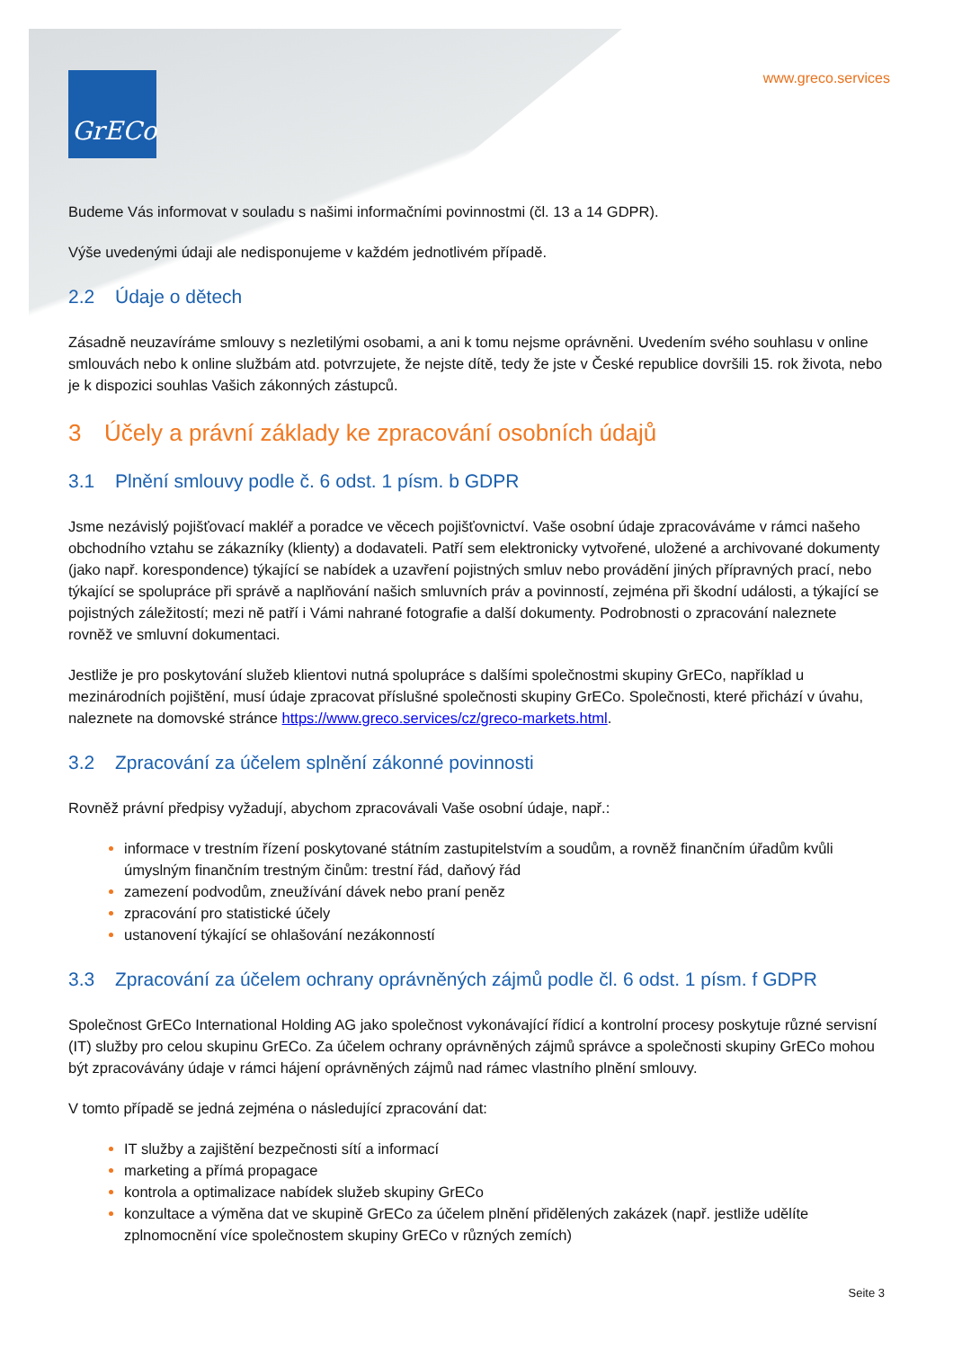GrECo
www.greco.services
Budeme Vás informovat v souladu s našimi informačními povinnostmi (čl. 13 a 14 GDPR).
Výše uvedenými údaji ale nedisponujeme v každém jednotlivém případě.
2.2 Údaje o dětech
Zásadně neuzavíráme smlouvy s nezletilými osobami, a ani k tomu nejsme oprávněni. Uvedením svého souhlasu v online smlouvách nebo k online službám atd. potvrzujete, že nejste dítě, tedy že jste v České republice dovršili 15. rok života, nebo je k dispozici souhlas Vašich zákonných zástupců.
3 Účely a právní základy ke zpracování osobních údajů
3.1 Plnění smlouvy podle č. 6 odst. 1 písm. b GDPR
Jsme nezávislý pojišťovací makléř a poradce ve věcech pojišťovnictví. Vaše osobní údaje zpracováváme v rámci našeho obchodního vztahu se zákazníky (klienty) a dodavateli. Patří sem elektronicky vytvořené, uložené a archivované dokumenty (jako např. korespondence) týkající se nabídek a uzavření pojistných smluv nebo provádění jiných přípravných prací, nebo týkající se spolupráce při správě a naplňování našich smluvních práv a povinností, zejména při škodní události, a týkající se pojistných záležitostí; mezi ně patří i Vámi nahrané fotografie a další dokumenty. Podrobnosti o zpracování naleznete rovněž ve smluvní dokumentaci.
Jestliže je pro poskytování služeb klientovi nutná spolupráce s dalšími společnostmi skupiny GrECo, například u mezinárodních pojištění, musí údaje zpracovat příslušné společnosti skupiny GrECo. Společnosti, které přichází v úvahu, naleznete na domovské stránce https://www.greco.services/cz/greco-markets.html.
3.2 Zpracování za účelem splnění zákonné povinnosti
Rovněž právní předpisy vyžadují, abychom zpracovávali Vaše osobní údaje, např.:
informace v trestním řízení poskytované státním zastupitelstvím a soudům, a rovněž finančním úřadům kvůli úmyslným finančním trestným činům: trestní řád, daňový řád
zamezení podvodům, zneužívání dávek nebo praní peněz
zpracování pro statistické účely
ustanovení týkající se ohlašování nezákonností
3.3 Zpracování za účelem ochrany oprávněných zájmů podle čl. 6 odst. 1 písm. f GDPR
Společnost GrECo International Holding AG jako společnost vykonávající řídicí a kontrolní procesy poskytuje různé servisní (IT) služby pro celou skupinu GrECo. Za účelem ochrany oprávněných zájmů správce a společnosti skupiny GrECo mohou být zpracovávány údaje v rámci hájení oprávněných zájmů nad rámec vlastního plnění smlouvy.
V tomto případě se jedná zejména o následující zpracování dat:
IT služby a zajištění bezpečnosti sítí a informací
marketing a přímá propagace
kontrola a optimalizace nabídek služeb skupiny GrECo
konzultace a výměna dat ve skupině GrECo za účelem plnění přidělených zakázek (např. jestliže udělíte zplnomocnění více společnostem skupiny GrECo v různých zemích)
Seite 3